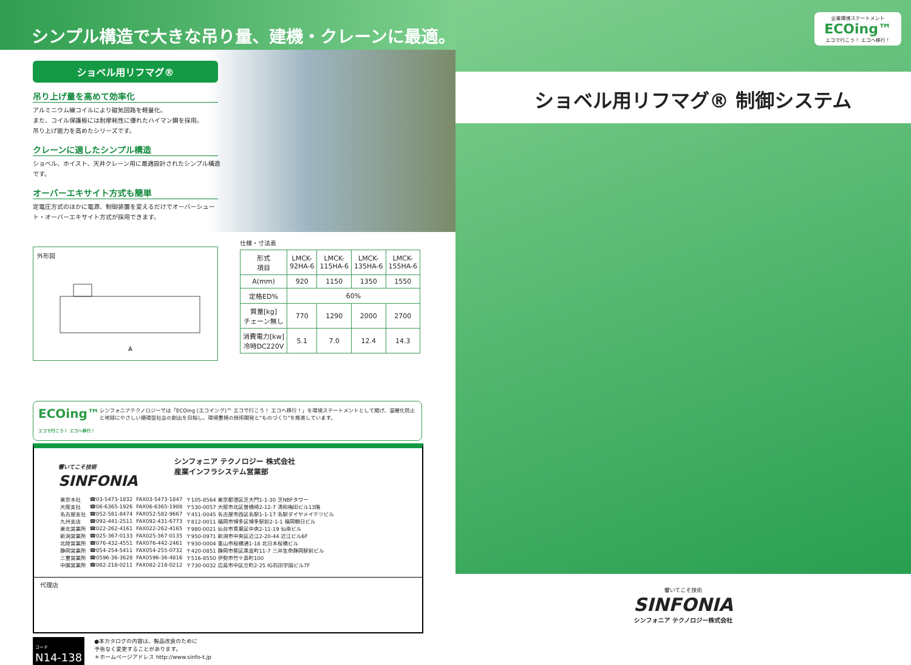シンプル構造で大きな吊り量、建機・クレーンに最適。
ショベル用リフマグ®
吊り上げ量を高めて効率化
アルミニウム線コイルにより磁気回路を軽量化。
また、コイル保護板には耐摩耗性に優れたハイマン鋼を採用。
吊り上げ能力を高めたシリーズです。
クレーンに適したシンプル構造
ショベル、ホイスト、天井クレーン用に最適設計されたシンプル構造です。
オーバーエキサイト方式も簡単
定電圧方式のほかに電源、制御装置を変えるだけでオーバーシュート・オーバーエキサイト方式が採用できます。
外形図
A
仕様・寸法表
| 形式 項目 | LMCK- 92HA-6 | LMCK- 115HA-6 | LMCK- 135HA-6 | LMCK- 155HA-6 |
| --- | --- | --- | --- | --- |
| A(mm) | 920 | 1150 | 1350 | 1550 |
| 定格ED% | 60% | | | |
| 質量[kg] チェーン無し | 770 | 1290 | 2000 | 2700 |
| 消費電力[kw] 冷時DC220V | 5.1 | 7.0 | 12.4 | 14.3 |
ECOing™
エコで行こう！ エコへ移行！
シンフォニアテクノロジーでは「ECOing (エコイング)™ エコで行こう！ エコへ移行！」を環境ステートメントとして掲げ、温暖化防止と地球にやさしい循環型社会の創出を目指し、環境重視の技術開発と"ものづくり"を推進しています。
響いてこそ技術
SINFONIA
シンフォニア テクノロジー 株式会社
産業インフラシステム営業部
| 東京本社 | ☎03-5473-1832 | FAX03-5473-1847 | 〒105-8564 東京都港区芝大門1-1-30 芝NBFタワー |
| 大阪支社 | ☎06-6365-1926 | FAX06-6365-1988 | 〒530-0057 大阪市北区曽根崎2-12-7 清和梅田ビル13階 |
| 名古屋支社 | ☎052-581-8474 | FAX052-582-9667 | 〒451-0045 名古屋市西区名駅1-1-17 名駅ダイヤメイテツビル |
| 九州支店 | ☎092-441-2511 | FAX092-431-6773 | 〒812-0011 福岡市博多区博多駅前2-1-1 福岡朝日ビル |
| 東北営業所 | ☎022-262-4161 | FAX022-262-4165 | 〒980-0021 仙台市青葉区中央2-11-19 仙南ビル |
| 新潟営業所 | ☎025-367-0133 | FAX025-367-0135 | 〒950-0971 新潟市中央区近江2-20-44 近江ビル6F |
| 北陸営業所 | ☎076-432-4551 | FAX076-442-2461 | 〒930-0004 富山市桜橋通1-18 北日本桜橋ビル |
| 静岡営業所 | ☎054-254-5411 | FAX054-255-0732 | 〒420-0851 静岡市葵区黒金町11-7 三井生命静岡駅前ビル |
| 三重営業所 | ☎0596-36-3628 | FAX0596-36-4816 | 〒516-8550 伊勢市竹ケ鼻町100 |
| 中国営業所 | ☎082-218-0211 | FAX082-218-0212 | 〒730-0032 広島市中区立町2-25 IG石田学園ビル7F |
代理店
コード
N14-138
●本カタログの内容は、製品改良のために
予告なく変更することがあります。
＊ホームページアドレス http://www.sinfo-t.jp
企業環境ステートメント
ECOing™
エコで行こう！ エコへ移行！
ショベル用リフマグ® 制御システム
響いてこそ技術
SINFONIA
シンフォニア テクノロジー株式会社